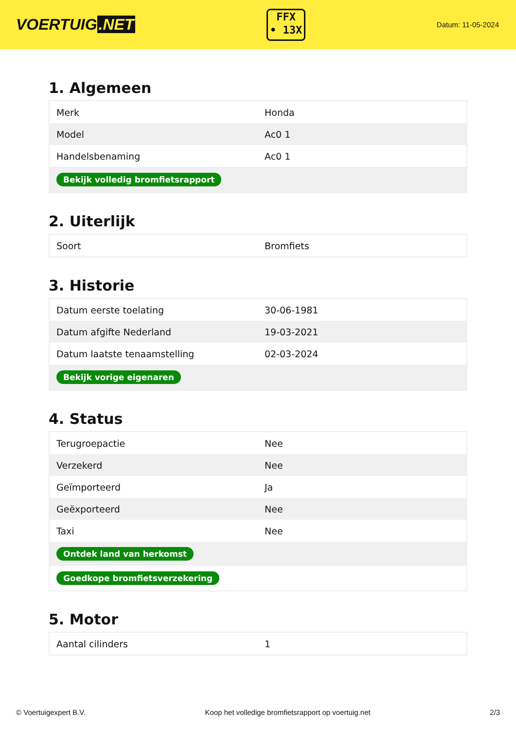VOERTUIG.NET
FFX
• 13X
Datum: 11-05-2024
1. Algemeen
| Merk | Honda |
| Model | Ac0 1 |
| Handelsbenaming | Ac0 1 |
| Bekijk volledig bromfietsrapport | |
2. Uiterlijk
| Soort | Bromfiets |
3. Historie
| Datum eerste toelating | 30-06-1981 |
| Datum afgifte Nederland | 19-03-2021 |
| Datum laatste tenaamstelling | 02-03-2024 |
| Bekijk vorige eigenaren | |
4. Status
| Terugroepactie | Nee |
| Verzekerd | Nee |
| Geïmporteerd | Ja |
| Geëxporteerd | Nee |
| Taxi | Nee |
| Ontdek land van herkomst | |
| Goedkope bromfietsverzekering | |
5. Motor
| Aantal cilinders | 1 |
© Voertuigexpert B.V. Koop het volledige bromfietsrapport op voertuig.net 2/3